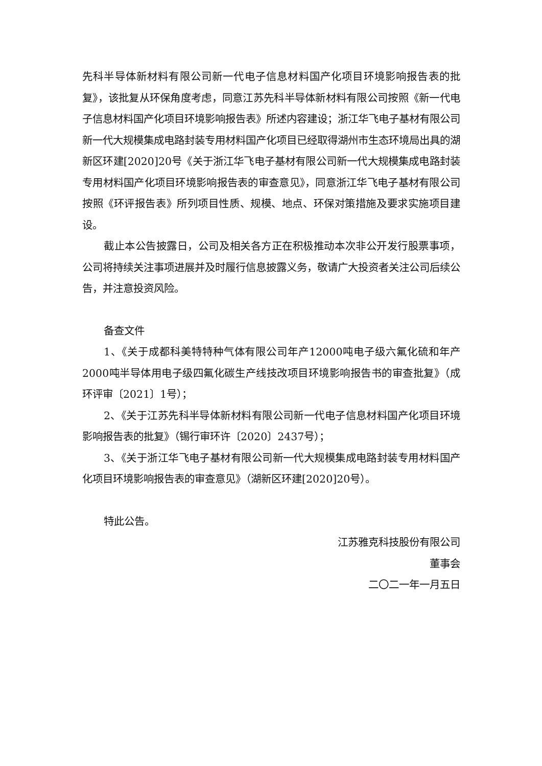先科半导体新材料有限公司新一代电子信息材料国产化项目环境影响报告表的批复》，该批复从环保角度考虑，同意江苏先科半导体新材料有限公司按照《新一代电子信息材料国产化项目环境影响报告表》所述内容建设；浙江华飞电子基材有限公司新一代大规模集成电路封装专用材料国产化项目已经取得湖州市生态环境局出具的湖新区环建[2020]20号《关于浙江华飞电子基材有限公司新一代大规模集成电路封装专用材料国产化项目环境影响报告表的审查意见》，同意浙江华飞电子基材有限公司按照《环评报告表》所列项目性质、规模、地点、环保对策措施及要求实施项目建设。
截止本公告披露日，公司及相关各方正在积极推动本次非公开发行股票事项，公司将持续关注事项进展并及时履行信息披露义务，敬请广大投资者关注公司后续公告，并注意投资风险。
备查文件
1、《关于成都科美特特种气体有限公司年产12000吨电子级六氟化硫和年产2000吨半导体用电子级四氟化碳生产线技改项目环境影响报告书的审查批复》（成环评审〔2021〕1号）；
2、《关于江苏先科半导体新材料有限公司新一代电子信息材料国产化项目环境影响报告表的批复》（锡行审环许〔2020〕2437号）；
3、《关于浙江华飞电子基材有限公司新一代大规模集成电路封装专用材料国产化项目环境影响报告表的审查意见》（湖新区环建[2020]20号）。
特此公告。
江苏雅克科技股份有限公司
董事会
二〇二一年一月五日